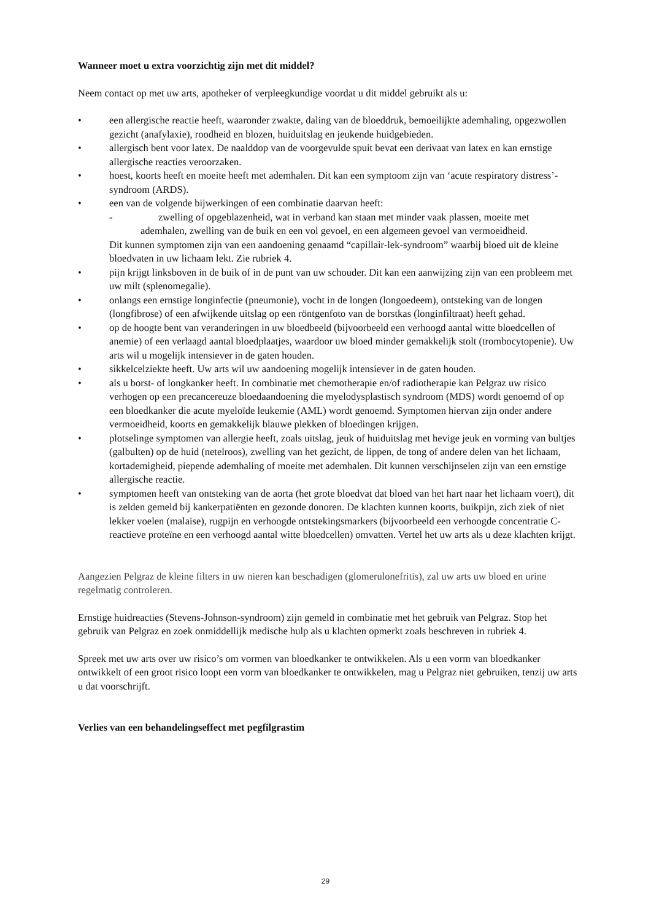Wanneer moet u extra voorzichtig zijn met dit middel?
Neem contact op met uw arts, apotheker of verpleegkundige voordat u dit middel gebruikt als u:
• een allergische reactie heeft, waaronder zwakte, daling van de bloeddruk, bemoeilijkte ademhaling, opgezwollen gezicht (anafylaxie), roodheid en blozen, huiduitslag en jeukende huidgebieden.
• allergisch bent voor latex. De naalddop van de voorgevulde spuit bevat een derivaat van latex en kan ernstige allergische reacties veroorzaken.
• hoest, koorts heeft en moeite heeft met ademhalen. Dit kan een symptoom zijn van ‘acute respiratory distress’-syndroom (ARDS).
• een van de volgende bijwerkingen of een combinatie daarvan heeft:
-
zwelling of opgeblazenheid, wat in verband kan staan met minder vaak plassen, moeite met ademhalen, zwelling van de buik en een vol gevoel, en een algemeen gevoel van vermoeidheid.
Dit kunnen symptomen zijn van een aandoening genaamd “capillair-lek-syndroom” waarbij bloed uit de kleine bloedvaten in uw lichaam lekt. Zie rubriek 4.
• pijn krijgt linksboven in de buik of in de punt van uw schouder. Dit kan een aanwijzing zijn van een probleem met uw milt (splenomegalie).
• onlangs een ernstige longinfectie (pneumonie), vocht in de longen (longoedeem), ontsteking van de longen (longfibrose) of een afwijkende uitslag op een röntgenfoto van de borstkas (longinfiltraat) heeft gehad.
• op de hoogte bent van veranderingen in uw bloedbeeld (bijvoorbeeld een verhoogd aantal witte bloedcellen of anemie) of een verlaagd aantal bloedplaatjes, waardoor uw bloed minder gemakkelijk stolt (trombocytopenie). Uw arts wil u mogelijk intensiever in de gaten houden.
• sikkelcelziekte heeft. Uw arts wil uw aandoening mogelijk intensiever in de gaten houden.
• als u borst- of longkanker heeft. In combinatie met chemotherapie en/of radiotherapie kan Pelgraz uw risico verhogen op een precancereuze bloedaandoening die myelodysplastisch syndroom (MDS) wordt genoemd of op een bloedkanker die acute myeloïde leukemie (AML) wordt genoemd. Symptomen hiervan zijn onder andere vermoeidheid, koorts en gemakkelijk blauwe plekken of bloedingen krijgen.
• plotselinge symptomen van allergie heeft, zoals uitslag, jeuk of huiduitslag met hevige jeuk en vorming van bultjes (galbulten) op de huid (netelroos), zwelling van het gezicht, de lippen, de tong of andere delen van het lichaam, kortademigheid, piepende ademhaling of moeite met ademhalen. Dit kunnen verschijnselen zijn van een ernstige allergische reactie.
• symptomen heeft van ontsteking van de aorta (het grote bloedvat dat bloed van het hart naar het lichaam voert), dit is zelden gemeld bij kankerpatiënten en gezonde donoren. De klachten kunnen koorts, buikpijn, zich ziek of niet lekker voelen (malaise), rugpijn en verhoogde ontstekingsmarkers (bijvoorbeeld een verhoogde concentratie C-reactieve proteïne en een verhoogd aantal witte bloedcellen) omvatten. Vertel het uw arts als u deze klachten krijgt.
Aangezien Pelgraz de kleine filters in uw nieren kan beschadigen (glomerulonefritis), zal uw arts uw bloed en urine regelmatig controleren.
Ernstige huidreacties (Stevens-Johnson-syndroom) zijn gemeld in combinatie met het gebruik van Pelgraz. Stop het gebruik van Pelgraz en zoek onmiddellijk medische hulp als u klachten opmerkt zoals beschreven in rubriek 4.
Spreek met uw arts over uw risico’s om vormen van bloedkanker te ontwikkelen. Als u een vorm van bloedkanker ontwikkelt of een groot risico loopt een vorm van bloedkanker te ontwikkelen, mag u Pelgraz niet gebruiken, tenzij uw arts u dat voorschrijft.
Verlies van een behandelingseffect met pegfilgrastim
29